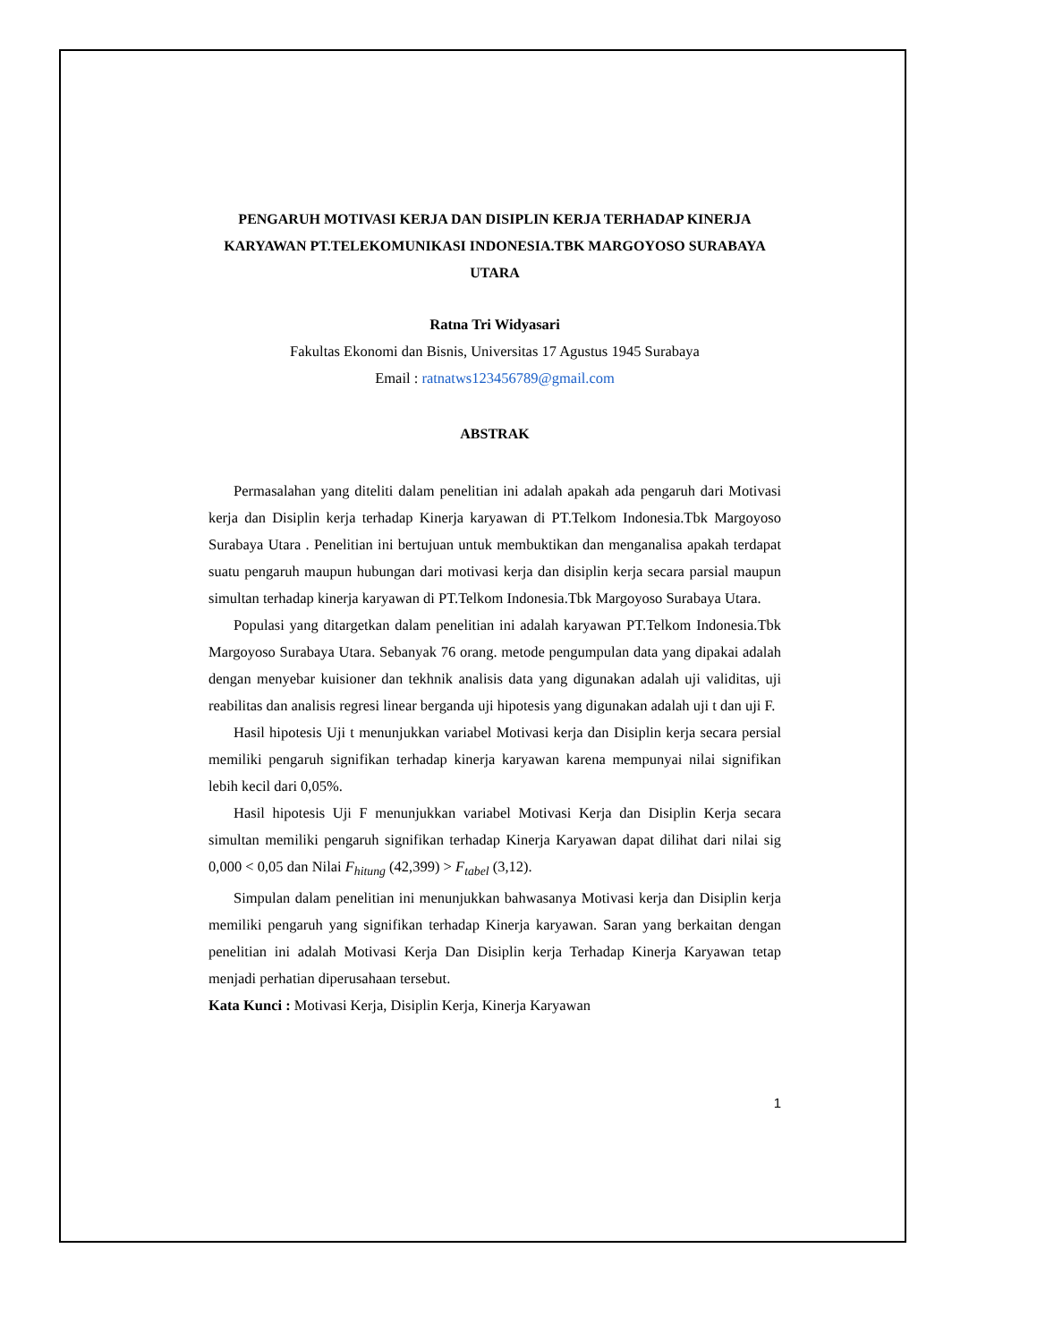PENGARUH MOTIVASI KERJA DAN DISIPLIN KERJA TERHADAP KINERJA KARYAWAN PT.TELEKOMUNIKASI INDONESIA.TBK MARGOYOSO SURABAYA UTARA
Ratna Tri Widyasari
Fakultas Ekonomi dan Bisnis, Universitas 17 Agustus 1945 Surabaya
Email : ratnatws123456789@gmail.com
ABSTRAK
Permasalahan yang diteliti dalam penelitian ini adalah apakah ada pengaruh dari Motivasi kerja dan Disiplin kerja terhadap Kinerja karyawan di PT.Telkom Indonesia.Tbk Margoyoso Surabaya Utara . Penelitian ini bertujuan untuk membuktikan dan menganalisa apakah terdapat suatu pengaruh maupun hubungan dari motivasi kerja dan disiplin kerja secara parsial maupun simultan terhadap kinerja karyawan di PT.Telkom Indonesia.Tbk Margoyoso Surabaya Utara.
Populasi yang ditargetkan dalam penelitian ini adalah karyawan PT.Telkom Indonesia.Tbk Margoyoso Surabaya Utara. Sebanyak 76 orang. metode pengumpulan data yang dipakai adalah dengan menyebar kuisioner dan tekhnik analisis data yang digunakan adalah uji validitas, uji reabilitas dan analisis regresi linear berganda uji hipotesis yang digunakan adalah uji t dan uji F.
Hasil hipotesis Uji t menunjukkan variabel Motivasi kerja dan Disiplin kerja secara persial memiliki pengaruh signifikan terhadap kinerja karyawan karena mempunyai nilai signifikan lebih kecil dari 0,05%.
Hasil hipotesis Uji F menunjukkan variabel Motivasi Kerja dan Disiplin Kerja secara simultan memiliki pengaruh signifikan terhadap Kinerja Karyawan dapat dilihat dari nilai sig 0,000 < 0,05 dan Nilai F<sub>hitung</sub> (42,399) > F<sub>tabel</sub> (3,12).
Simpulan dalam penelitian ini menunjukkan bahwasanya Motivasi kerja dan Disiplin kerja memiliki pengaruh yang signifikan terhadap Kinerja karyawan. Saran yang berkaitan dengan penelitian ini adalah Motivasi Kerja Dan Disiplin kerja Terhadap Kinerja Karyawan tetap menjadi perhatian diperusahaan tersebut.
Kata Kunci : Motivasi Kerja, Disiplin Kerja, Kinerja Karyawan
1